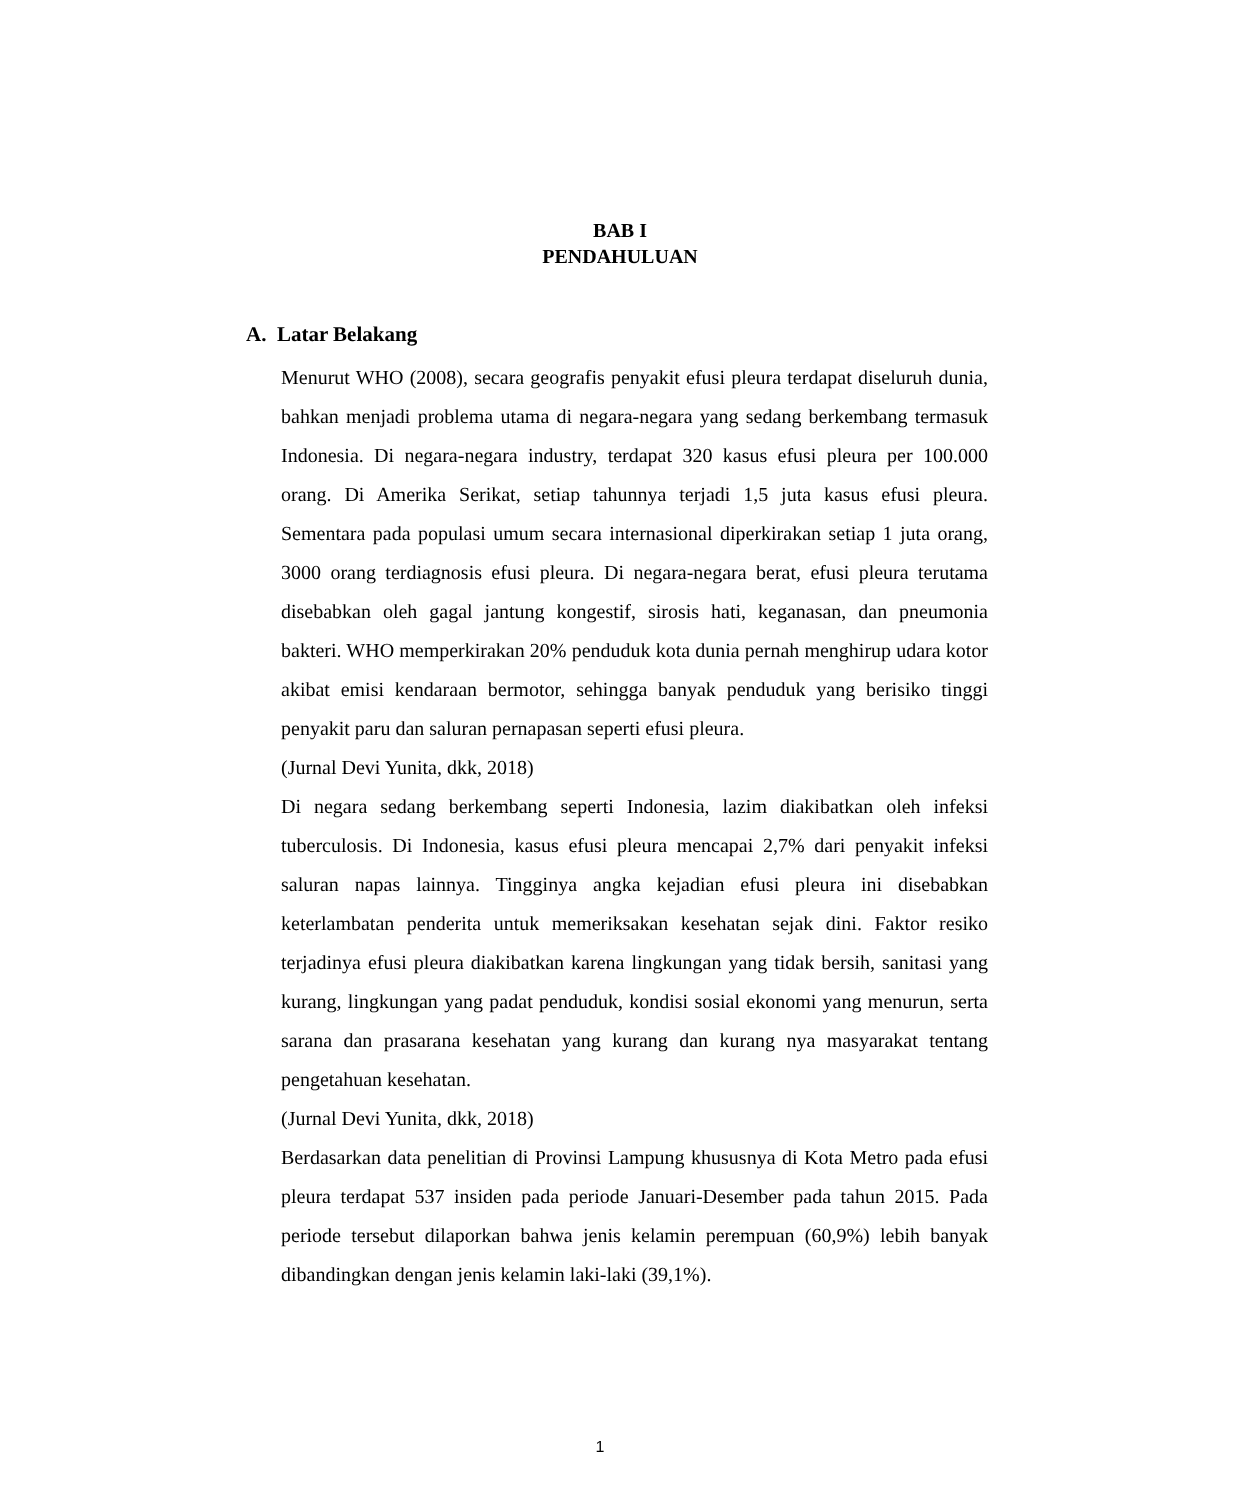BAB I
PENDAHULUAN
A. Latar Belakang
Menurut WHO (2008), secara geografis penyakit efusi pleura terdapat diseluruh dunia, bahkan menjadi problema utama di negara-negara yang sedang berkembang termasuk Indonesia. Di negara-negara industry, terdapat 320 kasus efusi pleura per 100.000 orang. Di Amerika Serikat, setiap tahunnya terjadi 1,5 juta kasus efusi pleura. Sementara pada populasi umum secara internasional diperkirakan setiap 1 juta orang, 3000 orang terdiagnosis efusi pleura. Di negara-negara berat, efusi pleura terutama disebabkan oleh gagal jantung kongestif, sirosis hati, keganasan, dan pneumonia bakteri. WHO memperkirakan 20% penduduk kota dunia pernah menghirup udara kotor akibat emisi kendaraan bermotor, sehingga banyak penduduk yang berisiko tinggi penyakit paru dan saluran pernapasan seperti efusi pleura.
(Jurnal Devi Yunita, dkk, 2018)
Di negara sedang berkembang seperti Indonesia, lazim diakibatkan oleh infeksi tuberculosis. Di Indonesia, kasus efusi pleura mencapai 2,7% dari penyakit infeksi saluran napas lainnya. Tingginya angka kejadian efusi pleura ini disebabkan keterlambatan penderita untuk memeriksakan kesehatan sejak dini. Faktor resiko terjadinya efusi pleura diakibatkan karena lingkungan yang tidak bersih, sanitasi yang kurang, lingkungan yang padat penduduk, kondisi sosial ekonomi yang menurun, serta sarana dan prasarana kesehatan yang kurang dan kurang nya masyarakat tentang pengetahuan kesehatan.
(Jurnal Devi Yunita, dkk, 2018)
Berdasarkan data penelitian di Provinsi Lampung khususnya di Kota Metro pada efusi pleura terdapat 537 insiden pada periode Januari-Desember pada tahun 2015. Pada periode tersebut dilaporkan bahwa jenis kelamin perempuan (60,9%) lebih banyak dibandingkan dengan jenis kelamin laki-laki (39,1%).
1